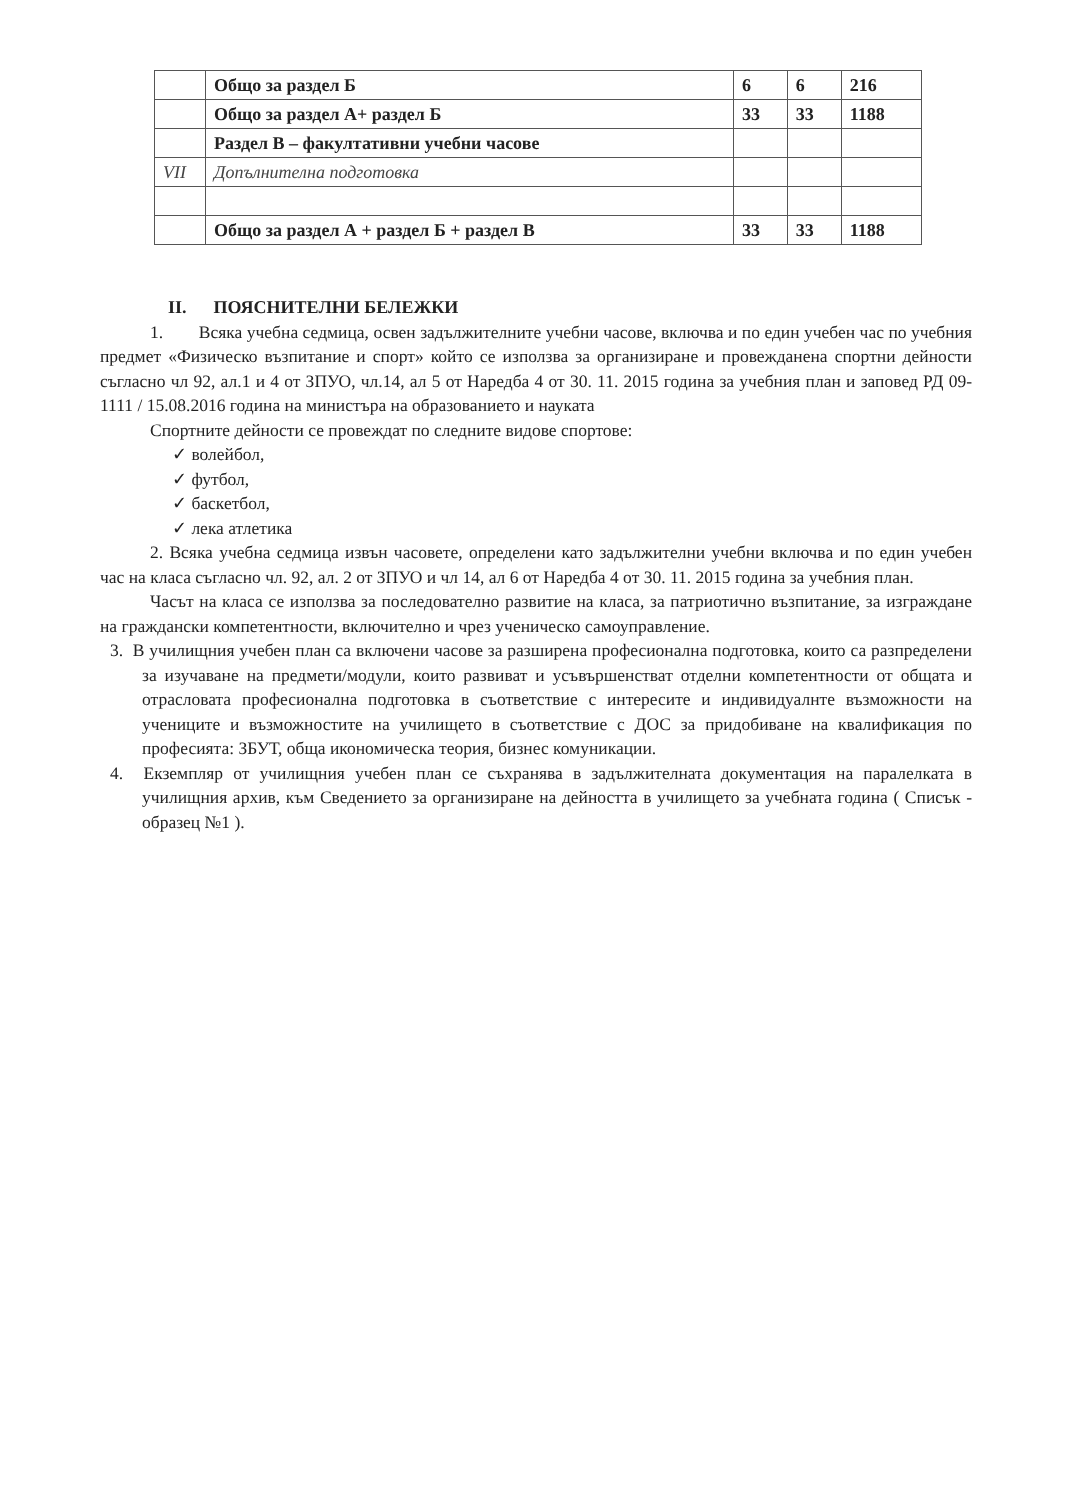| | Общо за раздел Б | 6 | 6 | 216 |
| | Общо за раздел А+ раздел Б | 33 | 33 | 1188 |
| | Раздел В – факултативни учебни часове | | | |
| VII | Допълнителна подготовка | | | |
| | Общо за раздел А + раздел Б + раздел В | 33 | 33 | 1188 |
II. ПОЯСНИТЕЛНИ БЕЛЕЖКИ
1. Всяка учебна седмица, освен задължителните учебни часове, включва и по един учебен час по учебния предмет «Физическо възпитание и спорт» който се използва за организиране и провежданена спортни дейности съгласно чл 92, ал.1 и 4 от ЗПУО, чл.14, ал 5 от Наредба 4 от 30. 11. 2015 година за учебния план и заповед РД 09-1111 / 15.08.2016 година на министъра на образованието и науката
Спортните дейности се провеждат по следните видове спортове:
✓ волейбол,
✓ футбол,
✓ баскетбол,
✓ лека атлетика
2. Всяка учебна седмица извън часовете, определени като задължителни учебни включва и по един учебен час на класа съгласно чл. 92, ал. 2 от ЗПУО и чл 14, ал 6 от Наредба 4 от 30. 11. 2015 година за учебния план.
Часът на класа се използва за последователно развитие на класа, за патриотично възпитание, за изграждане на граждански компетентности, включително и чрез ученическо самоуправление.
3. В училищния учебен план са включени часове за разширена професионална подготовка, които са разпределени за изучаване на предмети/модули, които развиват и усъвършенстват отделни компетентности от общата и отрасловата професионална подготовка в съответствие с интересите и индивидуалнте възможности на учениците и възможностите на училището в съответствие с ДОС за придобиване на квалификация по професията: ЗБУТ, обща икономическа теория, бизнес комуникации.
4. Екземпляр от училищния учебен план се съхранява в задължителната документация на паралелката в училищния архив, към Сведението за организиране на дейността в училището за учебната година ( Списък - образец №1 ).